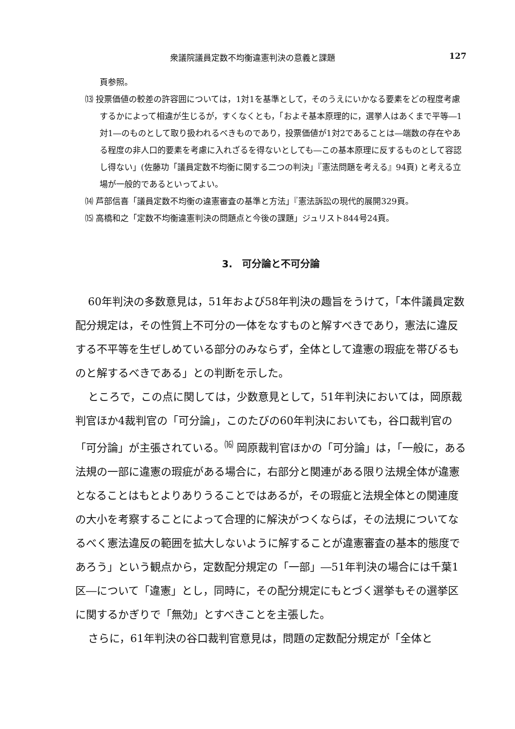衆議院議員定数不均衡違憲判決の意義と課題 127
頁参照。
⒀ 投票価値の較差の許容囲については，1対1を基準として，そのうえにいかなる要素をどの程度考慮するかによって相違が生じるが，すくなくとも，「およそ基本原理的に，選挙人はあくまで平等―1対1―のものとして取り扱われるべきものであり，投票価値が1対2であることは―端数の存在やある程度の非人口的要素を考慮に入れざるを得ないとしても―この基本原理に反するものとして容認し得ない」(佐藤功「議員定数不均衡に関する二つの判決」『憲法問題を考える』94頁) と考える立場が一般的であるといってよい。
⒁ 芦部信喜「議員定数不均衡の違憲審査の基準と方法」『憲法訴訟の現代的展開329頁。
⒂ 高橋和之「定数不均衡違憲判決の問題点と今後の課題」ジュリスト844号24頁。
3.　可分論と不可分論
60年判決の多数意見は，51年および58年判決の趣旨をうけて，「本件議員定数配分規定は，その性質上不可分の一体をなすものと解すべきであり，憲法に違反する不平等を生ぜしめている部分のみならず，全体として違憲の瑕疵を帯びるものと解するべきである」との判断を示した。
ところで，この点に関しては，少数意見として，51年判決においては，岡原裁判官ほか4裁判官の「可分論」，このたびの60年判決においても，谷口裁判官の「可分論」が主張されている。<sup>⒃</sup> 岡原裁判官ほかの「可分論」は，「一般に，ある法規の一部に違憲の瑕疵がある場合に，右部分と関連がある限り法規全体が違憲となることはもとよりありうることではあるが，その瑕疵と法規全体との関連度の大小を考察することによって合理的に解決がつくならば，その法規についてなるべく憲法違反の範囲を拡大しないように解することが違憲審査の基本的態度であろう」という観点から，定数配分規定の「一部」―51年判決の場合には千葉1区―について「違憲」とし，同時に，その配分規定にもとづく選挙もその選挙区に関するかぎりで「無効」とすべきことを主張した。
さらに，61年判決の谷口裁判官意見は，問題の定数配分規定が「全体と